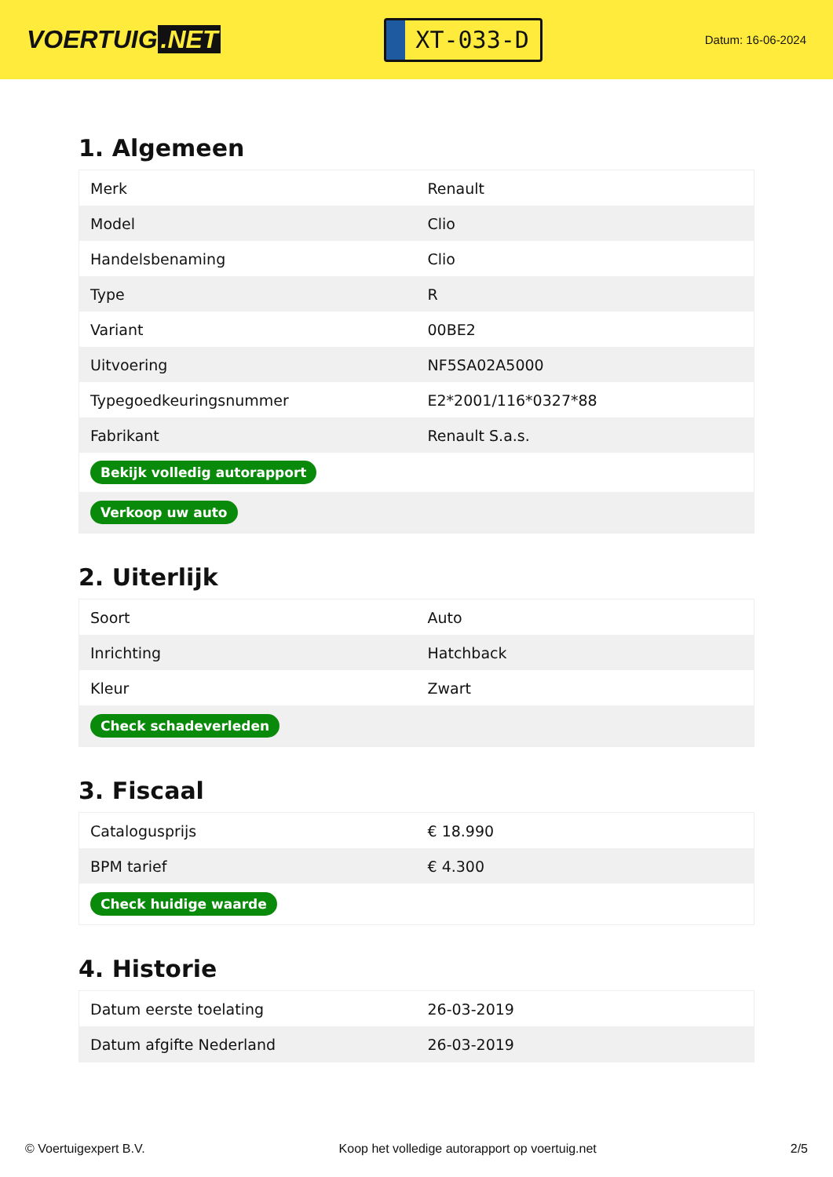VOERTUIG.NET
XT-033-D
Datum: 16-06-2024
1. Algemeen
| Merk | Renault |
| Model | Clio |
| Handelsbenaming | Clio |
| Type | R |
| Variant | 00BE2 |
| Uitvoering | NF5SA02A5000 |
| Typegoedkeuringsnummer | E2*2001/116*0327*88 |
| Fabrikant | Renault S.a.s. |
| Bekijk volledig autorapport | |
| Verkoop uw auto | |
2. Uiterlijk
| Soort | Auto |
| Inrichting | Hatchback |
| Kleur | Zwart |
| Check schadeverleden | |
3. Fiscaal
| Catalogusprijs | € 18.990 |
| BPM tarief | € 4.300 |
| Check huidige waarde | |
4. Historie
| Datum eerste toelating | 26-03-2019 |
| Datum afgifte Nederland | 26-03-2019 |
© Voertuigexpert B.V. Koop het volledige autorapport op voertuig.net 2/5